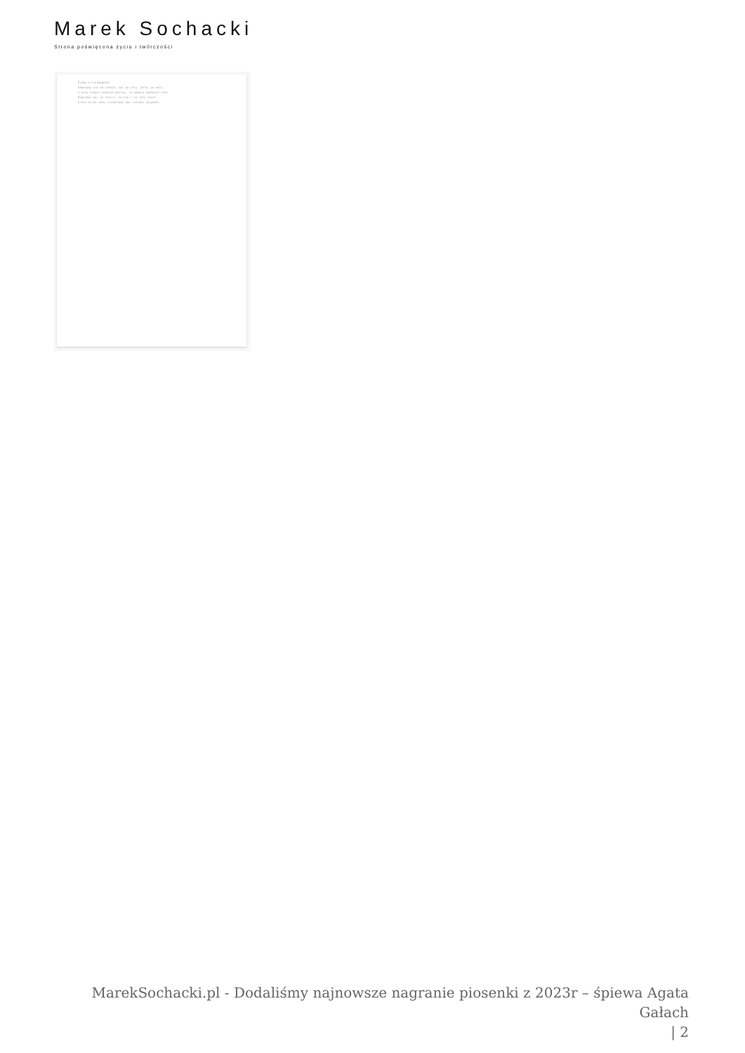Marek Sochacki
Strona poświęcona życiu i twórczości
Próba o niezbędność
Oddalamy się od siebie, żal po cały, dalej po dniu
z winy niepotrzebnych gestów, za pomocą zbędnych słów
Budujemy mur ze złości, na nas i na cały świat
przez dzień cały rozmawiamy dwa różnymi językami
MarekSochacki.pl - Dodaliśmy najnowsze nagranie piosenki z 2023r – śpiewa Agata Gałach
| 2